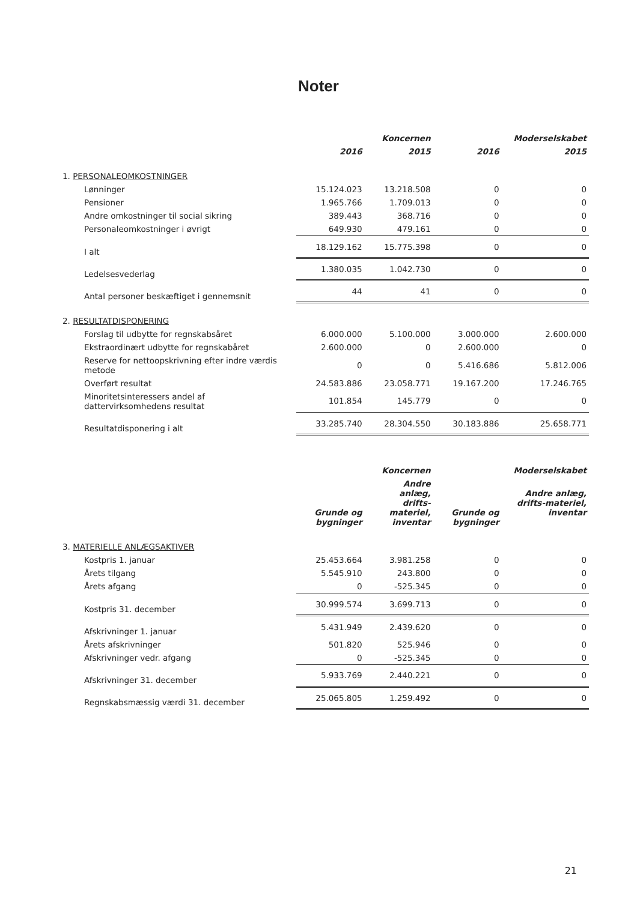Noter
| | | Koncernen | | Moderselskabet |
| --- | --- | --- | --- | --- |
| | 2016 | 2015 | 2016 | 2015 |
| 1. PERSONALEOMKOSTNINGER | | | | |
| Lønninger | 15.124.023 | 13.218.508 | 0 | 0 |
| Pensioner | 1.965.766 | 1.709.013 | 0 | 0 |
| Andre omkostninger til social sikring | 389.443 | 368.716 | 0 | 0 |
| Personaleomkostninger i øvrigt | 649.930 | 479.161 | 0 | 0 |
| I alt | 18.129.162 | 15.775.398 | 0 | 0 |
| Ledelsesvederlag | 1.380.035 | 1.042.730 | 0 | 0 |
| Antal personer beskæftiget i gennemsnit | 44 | 41 | 0 | 0 |
| 2. RESULTATDISPONERING | | | | |
| Forslag til udbytte for regnskabsåret | 6.000.000 | 5.100.000 | 3.000.000 | 2.600.000 |
| Ekstraordinært udbytte for regnskabåret | 2.600.000 | 0 | 2.600.000 | 0 |
| Reserve for nettoopskrivning efter indre værdis metode | 0 | 0 | 5.416.686 | 5.812.006 |
| Overført resultat | 24.583.886 | 23.058.771 | 19.167.200 | 17.246.765 |
| Minoritetsinteressers andel af dattervirksomhedens resultat | 101.854 | 145.779 | 0 | 0 |
| Resultatdisponering i alt | 33.285.740 | 28.304.550 | 30.183.886 | 25.658.771 |
| | | Koncernen | | Moderselskabet |
| | Grunde og bygninger | Andre anlæg, drifts-materiel, inventar | Grunde og bygninger | Andre anlæg, drifts-materiel, inventar |
| 3. MATERIELLE ANLÆGSAKTIVER | | | | |
| Kostpris 1. januar | 25.453.664 | 3.981.258 | 0 | 0 |
| Årets tilgang | 5.545.910 | 243.800 | 0 | 0 |
| Årets afgang | 0 | -525.345 | 0 | 0 |
| Kostpris 31. december | 30.999.574 | 3.699.713 | 0 | 0 |
| Afskrivninger 1. januar | 5.431.949 | 2.439.620 | 0 | 0 |
| Årets afskrivninger | 501.820 | 525.946 | 0 | 0 |
| Afskrivninger vedr. afgang | 0 | -525.345 | 0 | 0 |
| Afskrivninger 31. december | 5.933.769 | 2.440.221 | 0 | 0 |
| Regnskabsmæssig værdi 31. december | 25.065.805 | 1.259.492 | 0 | 0 |
21